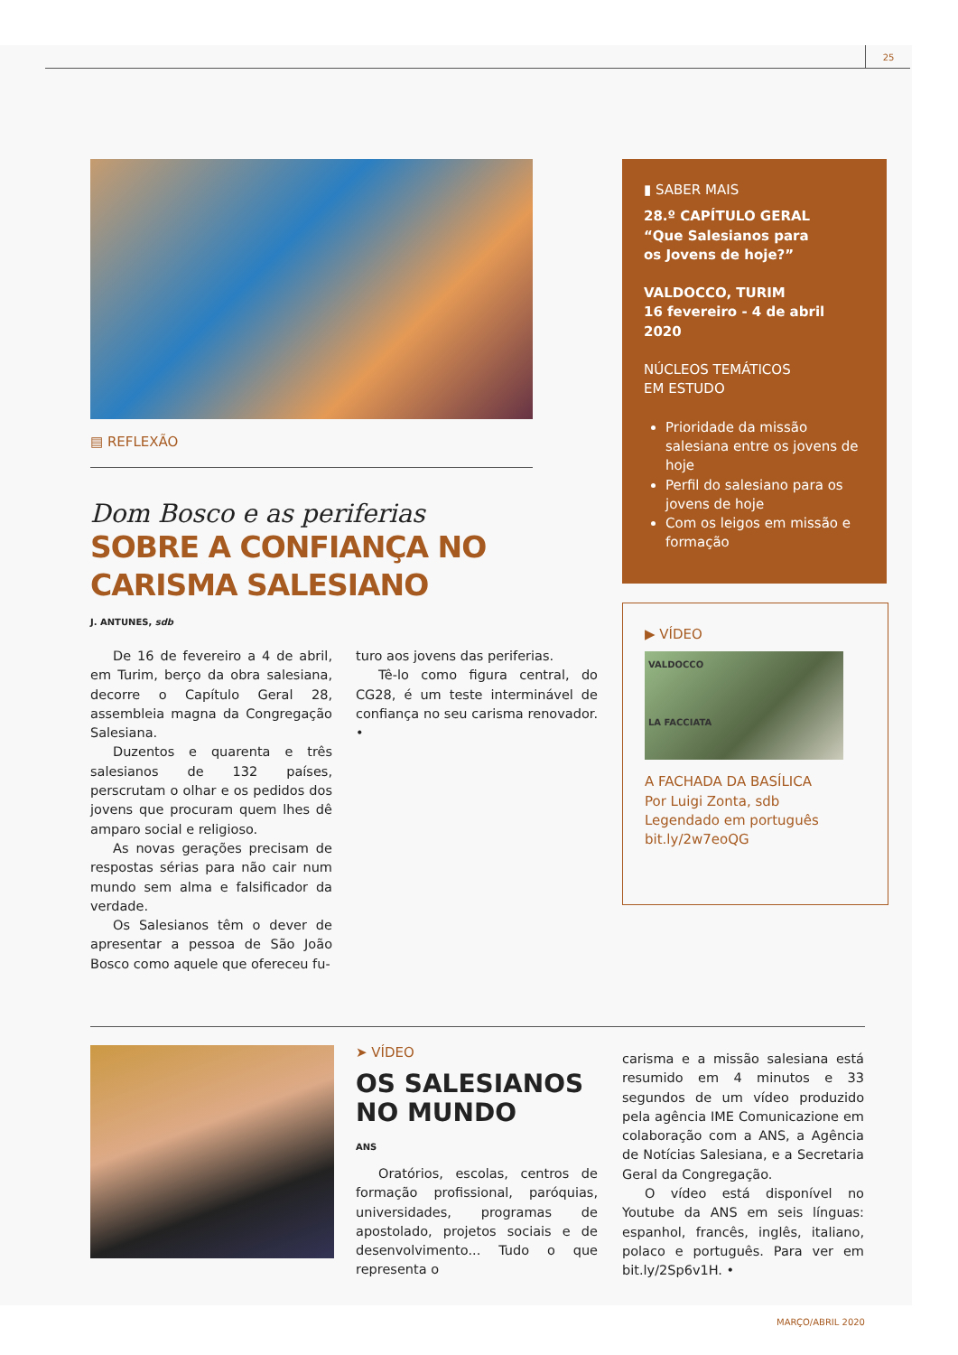25
▤ REFLEXÃO
Dom Bosco e as periferias
SOBRE A CONFIANÇA NO CARISMA SALESIANO
J. ANTUNES, sdb
De 16 de fevereiro a 4 de abril, em Turim, berço da obra salesiana, decorre o Capítulo Geral 28, assembleia magna da Congregação Salesiana.
Duzentos e quarenta e três salesianos de 132 países, perscrutam o olhar e os pedidos dos jovens que procuram quem lhes dê amparo social e religioso.
As novas gerações precisam de respostas sérias para não cair num mundo sem alma e falsificador da verdade.
Os Salesianos têm o dever de apresentar a pessoa de São João Bosco como aquele que ofereceu fu-
turo aos jovens das periferias.
Tê-lo como figura central, do CG28, é um teste interminável de confiança no seu carisma renovador. •
▮ SABER MAIS
28.º CAPÍTULO GERAL
“Que Salesianos para
os Jovens de hoje?”
VALDOCCO, TURIM
16 fevereiro - 4 de abril 2020
NÚCLEOS TEMÁTICOS
EM ESTUDO
Prioridade da missão salesiana entre os jovens de hoje
Perfil do salesiano para os jovens de hoje
Com os leigos em missão e formação
▶ VÍDEO
VALDOCCO
LA FACCIATA
A FACHADA DA BASÍLICA
Por Luigi Zonta, sdb
Legendado em português
bit.ly/2w7eoQG
➤ VÍDEO
OS SALESIANOS
NO MUNDO
ANS
Oratórios, escolas, centros de formação profissional, paróquias, universidades, programas de apostolado, projetos sociais e de desenvolvimento... Tudo o que representa o
carisma e a missão salesiana está resumido em 4 minutos e 33 segundos de um vídeo produzido pela agência IME Comunicazione em colaboração com a ANS, a Agência de Notícias Salesiana, e a Secretaria Geral da Congregação.
O vídeo está disponível no Youtube da ANS em seis línguas: espanhol, francês, inglês, italiano, polaco e português. Para ver em bit.ly/2Sp6v1H. •
MARÇO/ABRIL 2020